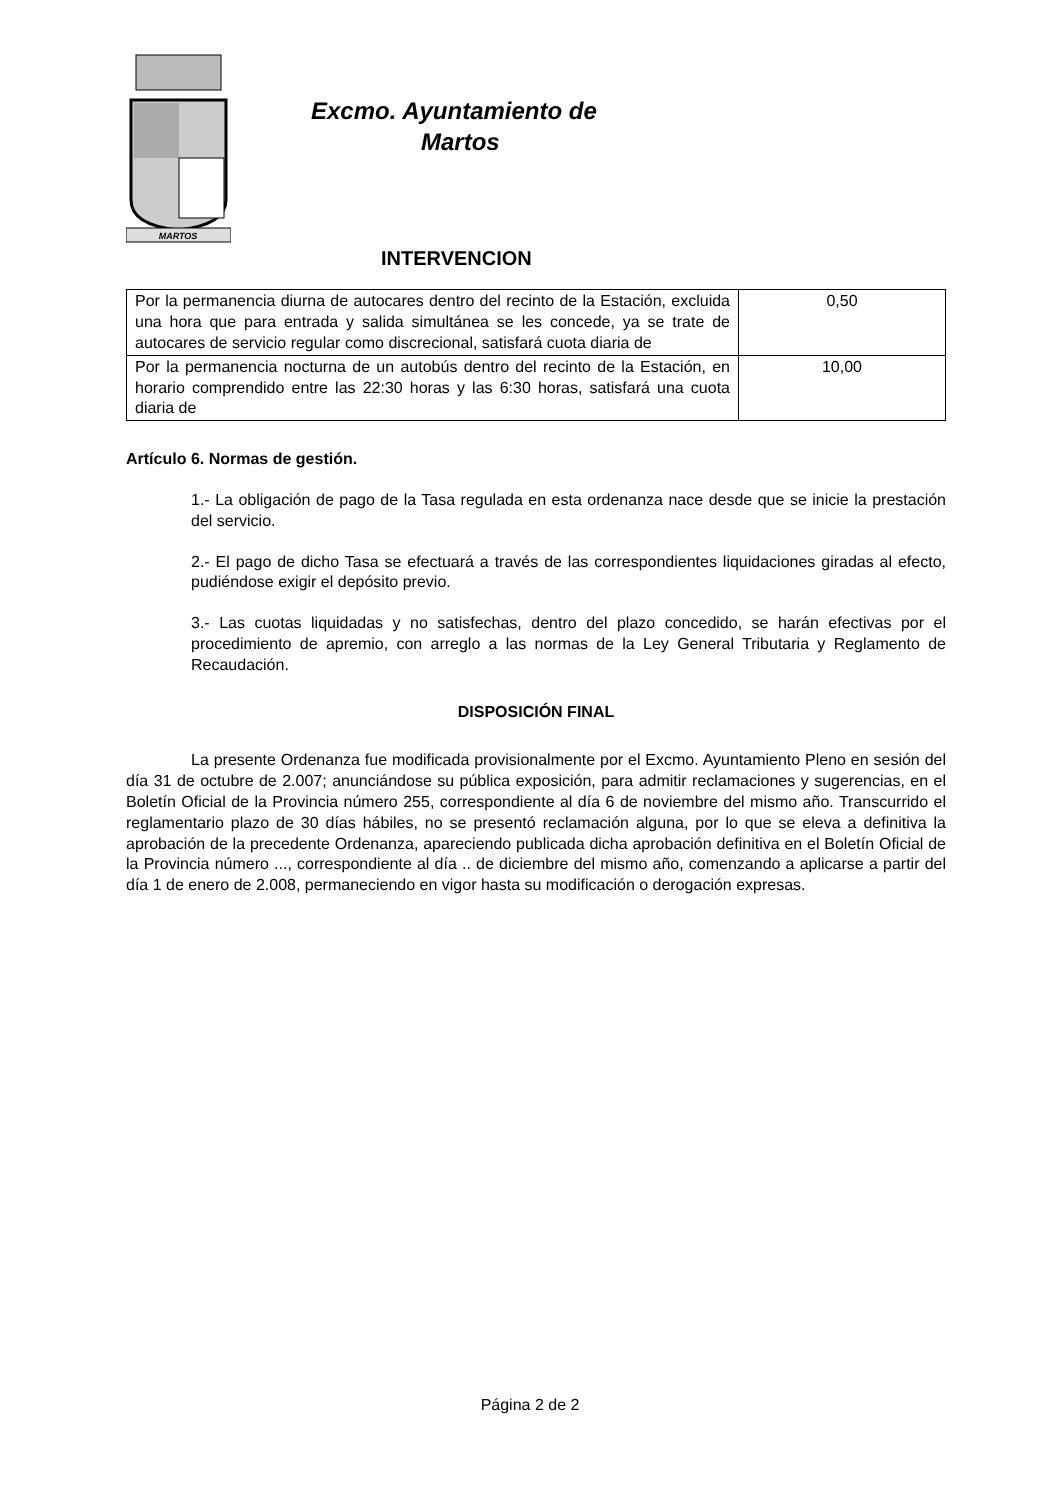MARTOS
Excmo. Ayuntamiento de
Martos
INTERVENCION
| Por la permanencia diurna de autocares dentro del recinto de la Estación, excluida una hora que para entrada y salida simultánea se les concede, ya se trate de autocares de servicio regular como discrecional, satisfará cuota diaria de | 0,50 |
| Por la permanencia nocturna de un autobús dentro del recinto de la Estación, en horario comprendido entre las 22:30 horas y las 6:30 horas, satisfará una cuota diaria de | 10,00 |
Artículo 6. Normas de gestión.
1.- La obligación de pago de la Tasa regulada en esta ordenanza nace desde que se inicie la prestación del servicio.
2.- El pago de dicho Tasa se efectuará a través de las correspondientes liquidaciones giradas al efecto, pudiéndose exigir el depósito previo.
3.- Las cuotas liquidadas y no satisfechas, dentro del plazo concedido, se harán efectivas por el procedimiento de apremio, con arreglo a las normas de la Ley General Tributaria y Reglamento de Recaudación.
DISPOSICIÓN FINAL
La presente Ordenanza fue modificada provisionalmente por el Excmo. Ayuntamiento Pleno en sesión del día 31 de octubre de 2.007; anunciándose su pública exposición, para admitir reclamaciones y sugerencias, en el Boletín Oficial de la Provincia número 255, correspondiente al día 6 de noviembre del mismo año. Transcurrido el reglamentario plazo de 30 días hábiles, no se presentó reclamación alguna, por lo que se eleva a definitiva la aprobación de la precedente Ordenanza, apareciendo publicada dicha aprobación definitiva en el Boletín Oficial de la Provincia número ..., correspondiente al día .. de diciembre del mismo año, comenzando a aplicarse a partir del día 1 de enero de 2.008, permaneciendo en vigor hasta su modificación o derogación expresas.
Página 2 de 2